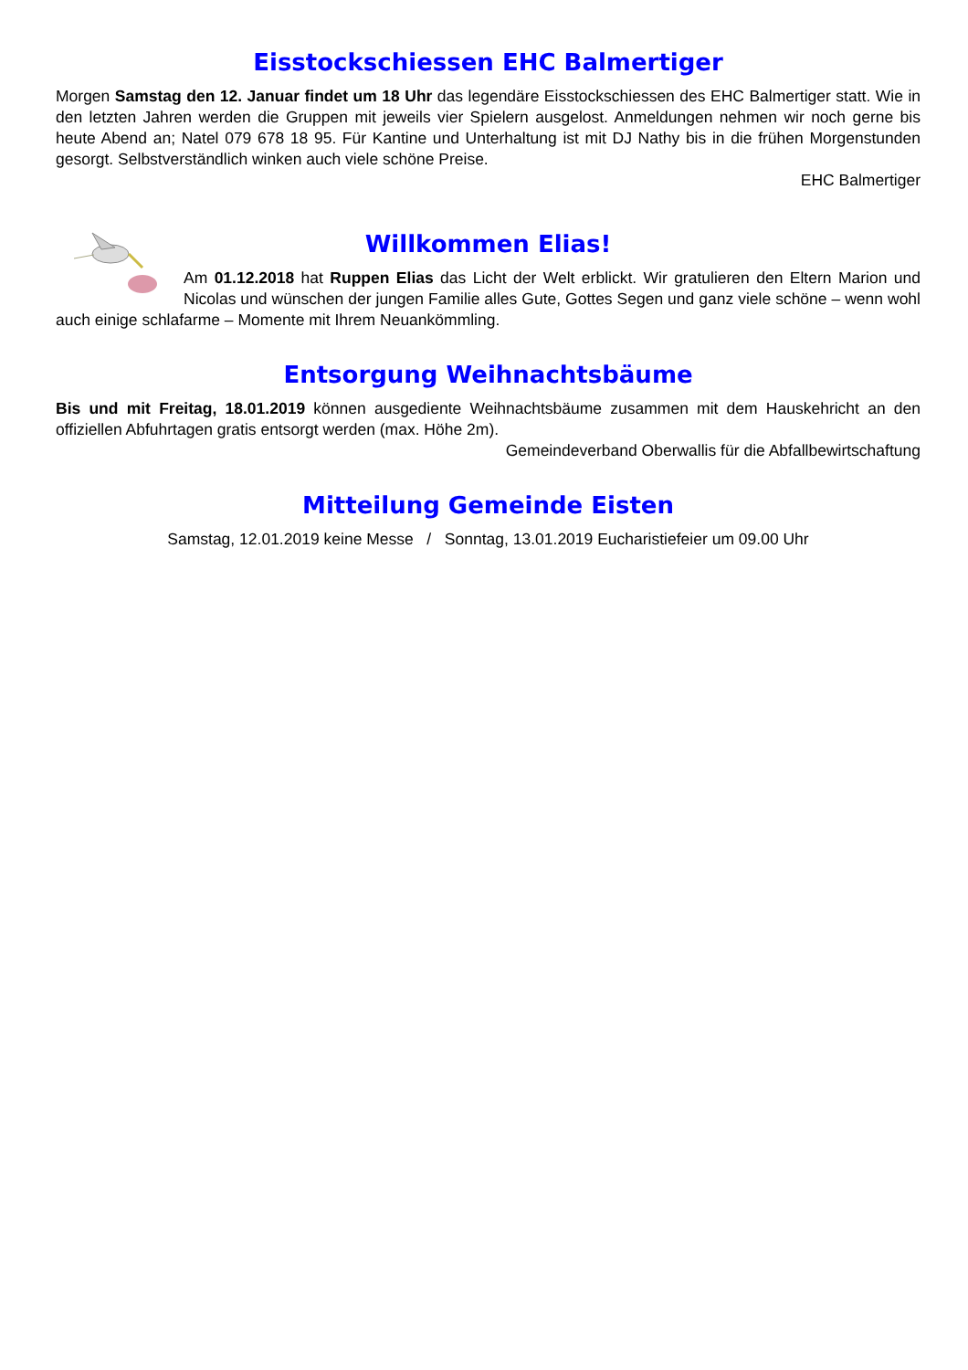Eisstockschiessen EHC Balmertiger
Morgen Samstag den 12. Januar findet um 18 Uhr das legendäre Eisstockschiessen des EHC Balmertiger statt. Wie in den letzten Jahren werden die Gruppen mit jeweils vier Spielern ausgelost. Anmeldungen nehmen wir noch gerne bis heute Abend an; Natel 079 678 18 95. Für Kantine und Unterhaltung ist mit DJ Nathy bis in die frühen Morgenstunden gesorgt. Selbstverständlich winken auch viele schöne Preise.
EHC Balmertiger
Willkommen Elias!
Am 01.12.2018 hat Ruppen Elias das Licht der Welt erblickt. Wir gratulieren den Eltern Marion und Nicolas und wünschen der jungen Familie alles Gute, Gottes Segen und ganz viele schöne – wenn wohl auch einige schlafarme – Momente mit Ihrem Neuankömmling.
Entsorgung Weihnachtsbäume
Bis und mit Freitag, 18.01.2019 können ausgediente Weihnachtsbäume zusammen mit dem Hauskehricht an den offiziellen Abfuhrtagen gratis entsorgt werden (max. Höhe 2m).
Gemeindeverband Oberwallis für die Abfallbewirtschaftung
Mitteilung Gemeinde Eisten
Samstag, 12.01.2019 keine Messe / Sonntag, 13.01.2019 Eucharistiefeier um 09.00 Uhr